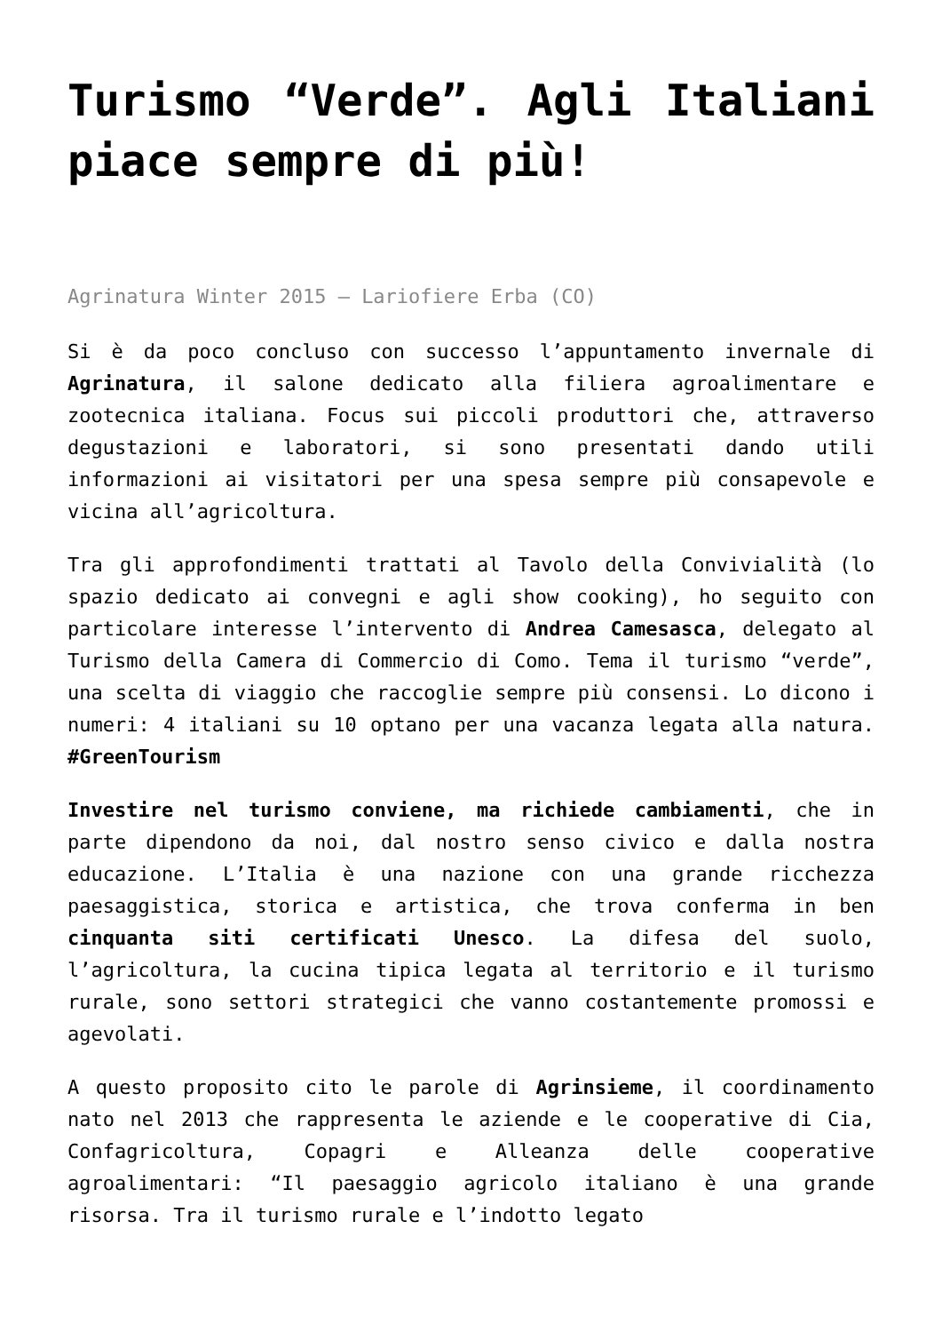Turismo “Verde”. Agli Italiani piace sempre di più!
Agrinatura Winter 2015 – Lariofiere Erba (CO)
Si è da poco concluso con successo l’appuntamento invernale di Agrinatura, il salone dedicato alla filiera agroalimentare e zootecnica italiana. Focus sui piccoli produttori che, attraverso degustazioni e laboratori, si sono presentati dando utili informazioni ai visitatori per una spesa sempre più consapevole e vicina all’agricoltura.
Tra gli approfondimenti trattati al Tavolo della Convivialità (lo spazio dedicato ai convegni e agli show cooking), ho seguito con particolare interesse l’intervento di Andrea Camesasca, delegato al Turismo della Camera di Commercio di Como. Tema il turismo “verde”, una scelta di viaggio che raccoglie sempre più consensi. Lo dicono i numeri: 4 italiani su 10 optano per una vacanza legata alla natura. #GreenTourism
Investire nel turismo conviene, ma richiede cambiamenti, che in parte dipendono da noi, dal nostro senso civico e dalla nostra educazione. L’Italia è una nazione con una grande ricchezza paesaggistica, storica e artistica, che trova conferma in ben cinquanta siti certificati Unesco. La difesa del suolo, l’agricoltura, la cucina tipica legata al territorio e il turismo rurale, sono settori strategici che vanno costantemente promossi e agevolati.
A questo proposito cito le parole di Agrinsieme, il coordinamento nato nel 2013 che rappresenta le aziende e le cooperative di Cia, Confagricoltura, Copagri e Alleanza delle cooperative agroalimentari: “Il paesaggio agricolo italiano è una grande risorsa. Tra il turismo rurale e l’indotto legato